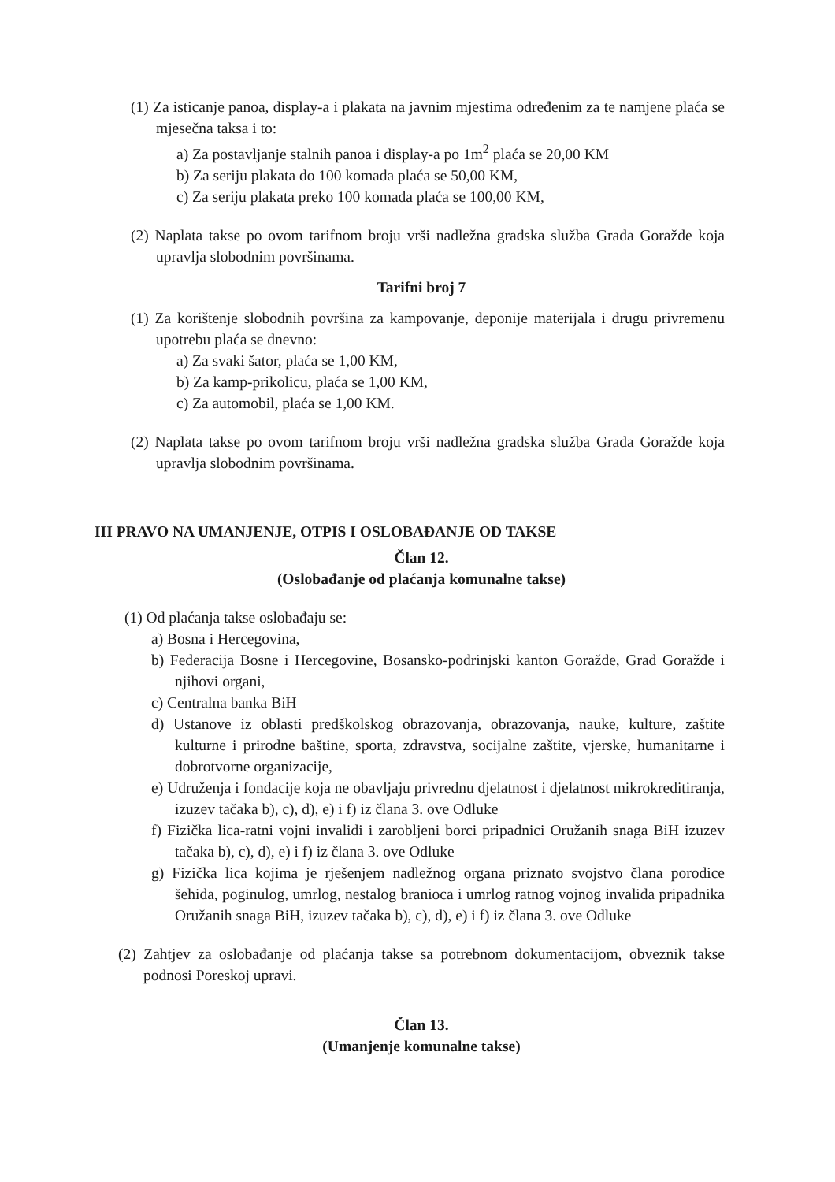(1) Za isticanje panoa, display-a i plakata na javnim mjestima određenim za te namjene plaća se mjesečna taksa i to:
a) Za postavljanje stalnih panoa i display-a po 1m<sup>2</sup> plaća se 20,00 KM
b) Za seriju plakata do 100 komada plaća se 50,00 KM,
c) Za seriju plakata preko 100 komada plaća se 100,00 KM,
(2) Naplata takse po ovom tarifnom broju vrši nadležna gradska služba Grada Goražde koja upravlja slobodnim površinama.
Tarifni broj 7
(1) Za korištenje slobodnih površina za kampovanje, deponije materijala i drugu privremenu upotrebu plaća se dnevno:
a) Za svaki šator, plaća se 1,00 KM,
b) Za kamp-prikolicu, plaća se 1,00 KM,
c) Za automobil, plaća se 1,00 KM.
(2) Naplata takse po ovom tarifnom broju vrši nadležna gradska služba Grada Goražde koja upravlja slobodnim površinama.
III PRAVO NA UMANJENJE, OTPIS I OSLOBAĐANJE OD TAKSE
Član 12.
(Oslobađanje od plaćanja komunalne takse)
(1) Od plaćanja takse oslobađaju se:
a) Bosna i Hercegovina,
b) Federacija Bosne i Hercegovine, Bosansko-podrinjski kanton Goražde, Grad Goražde i njihovi organi,
c) Centralna banka BiH
d) Ustanove iz oblasti predškolskog obrazovanja, obrazovanja, nauke, kulture, zaštite kulturne i prirodne baštine, sporta, zdravstva, socijalne zaštite, vjerske, humanitarne i dobrotvorne organizacije,
e) Udruženja i fondacije koja ne obavljaju privrednu djelatnost i djelatnost mikrokreditiranja, izuzev tačaka b), c), d), e) i f) iz člana 3. ove Odluke
f) Fizička lica-ratni vojni invalidi i zarobljeni borci pripadnici Oružanih snaga BiH izuzev tačaka b), c), d), e) i f) iz člana 3. ove Odluke
g) Fizička lica kojima je rješenjem nadležnog organa priznato svojstvo člana porodice šehida, poginulog, umrlog, nestalog branioca i umrlog ratnog vojnog invalida pripadnika Oružanih snaga BiH, izuzev tačaka b), c), d), e) i f) iz člana 3. ove Odluke
(2) Zahtjev za oslobađanje od plaćanja takse sa potrebnom dokumentacijom, obveznik takse podnosi Poreskoj upravi.
Član 13.
(Umanjenje komunalne takse)